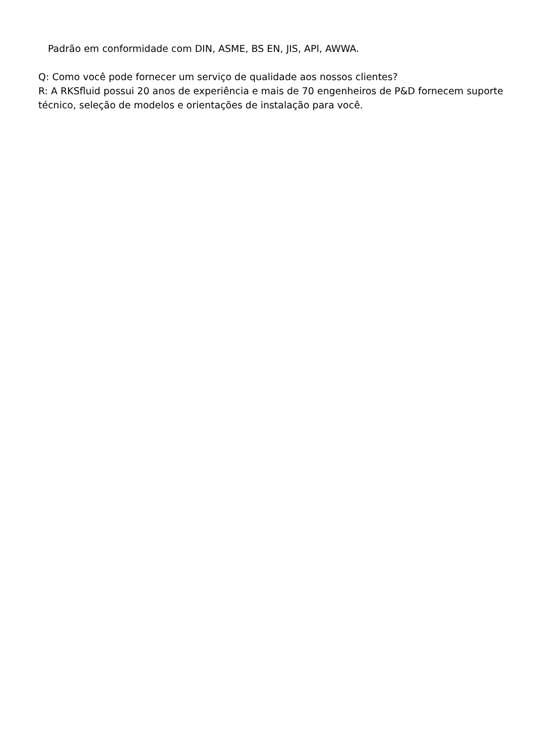Padrão em conformidade com DIN, ASME, BS EN, JIS, API, AWWA.
Q: Como você pode fornecer um serviço de qualidade aos nossos clientes?
R: A RKSfluid possui 20 anos de experiência e mais de 70 engenheiros de P&D fornecem suporte técnico, seleção de modelos e orientações de instalação para você.